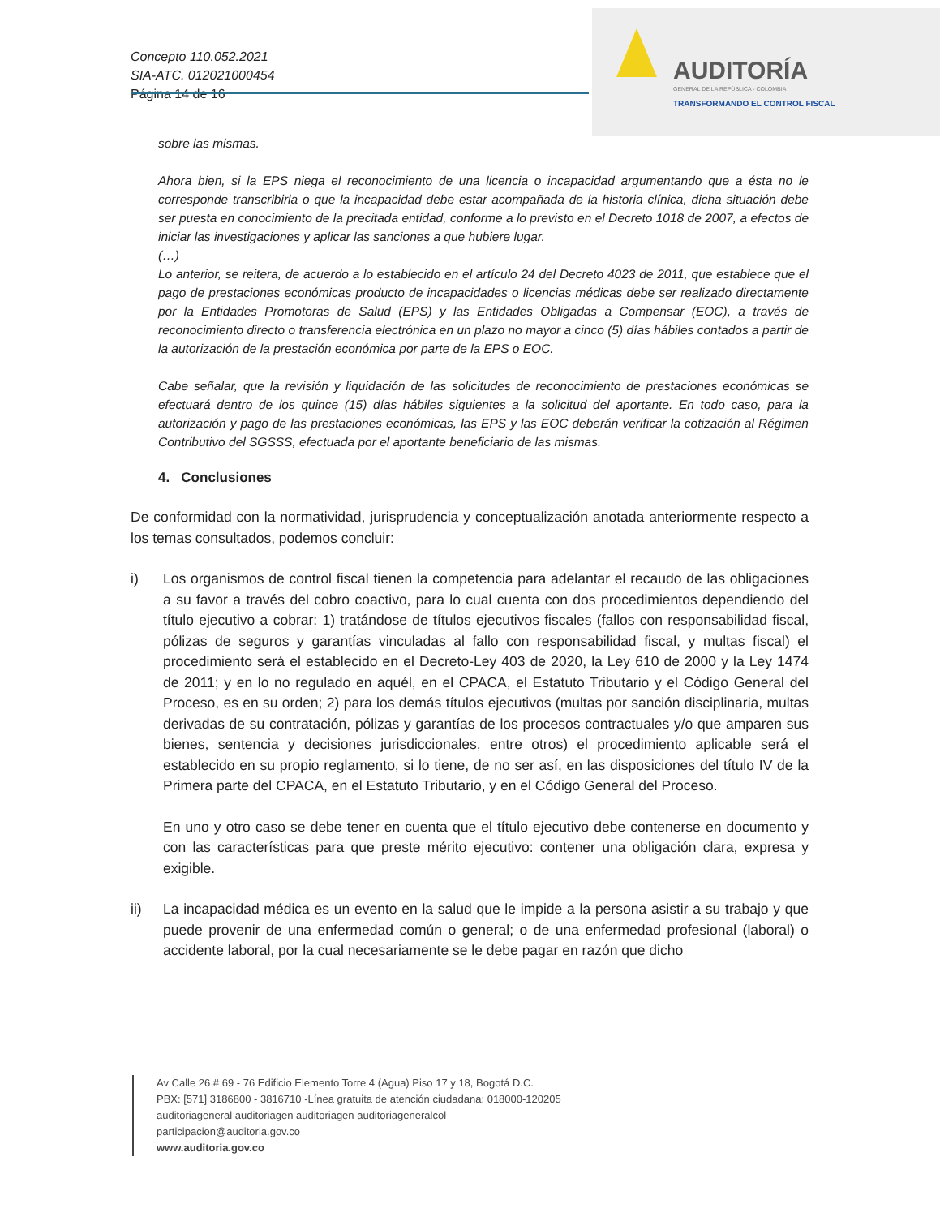Concepto 110.052.2021
SIA-ATC. 012021000454
Página 14 de 16
AUDITORÍA
GENERAL DE LA REPÚBLICA - COLOMBIA
TRANSFORMANDO EL CONTROL FISCAL
sobre las mismas.
Ahora bien, si la EPS niega el reconocimiento de una licencia o incapacidad argumentando que a ésta no le corresponde transcribirla o que la incapacidad debe estar acompañada de la historia clínica, dicha situación debe ser puesta en conocimiento de la precitada entidad, conforme a lo previsto en el Decreto 1018 de 2007, a efectos de iniciar las investigaciones y aplicar las sanciones a que hubiere lugar.
(…)
Lo anterior, se reitera, de acuerdo a lo establecido en el artículo 24 del Decreto 4023 de 2011, que establece que el pago de prestaciones económicas producto de incapacidades o licencias médicas debe ser realizado directamente por la Entidades Promotoras de Salud (EPS) y las Entidades Obligadas a Compensar (EOC), a través de reconocimiento directo o transferencia electrónica en un plazo no mayor a cinco (5) días hábiles contados a partir de la autorización de la prestación económica por parte de la EPS o EOC.
Cabe señalar, que la revisión y liquidación de las solicitudes de reconocimiento de prestaciones económicas se efectuará dentro de los quince (15) días hábiles siguientes a la solicitud del aportante. En todo caso, para la autorización y pago de las prestaciones económicas, las EPS y las EOC deberán verificar la cotización al Régimen Contributivo del SGSSS, efectuada por el aportante beneficiario de las mismas.
4. Conclusiones
De conformidad con la normatividad, jurisprudencia y conceptualización anotada anteriormente respecto a los temas consultados, podemos concluir:
i) Los organismos de control fiscal tienen la competencia para adelantar el recaudo de las obligaciones a su favor a través del cobro coactivo, para lo cual cuenta con dos procedimientos dependiendo del título ejecutivo a cobrar: 1) tratándose de títulos ejecutivos fiscales (fallos con responsabilidad fiscal, pólizas de seguros y garantías vinculadas al fallo con responsabilidad fiscal, y multas fiscal) el procedimiento será el establecido en el Decreto-Ley 403 de 2020, la Ley 610 de 2000 y la Ley 1474 de 2011; y en lo no regulado en aquél, en el CPACA, el Estatuto Tributario y el Código General del Proceso, es en su orden; 2) para los demás títulos ejecutivos (multas por sanción disciplinaria, multas derivadas de su contratación, pólizas y garantías de los procesos contractuales y/o que amparen sus bienes, sentencia y decisiones jurisdiccionales, entre otros) el procedimiento aplicable será el establecido en su propio reglamento, si lo tiene, de no ser así, en las disposiciones del título IV de la Primera parte del CPACA, en el Estatuto Tributario, y en el Código General del Proceso.
En uno y otro caso se debe tener en cuenta que el título ejecutivo debe contenerse en documento y con las características para que preste mérito ejecutivo: contener una obligación clara, expresa y exigible.
ii) La incapacidad médica es un evento en la salud que le impide a la persona asistir a su trabajo y que puede provenir de una enfermedad común o general; o de una enfermedad profesional (laboral) o accidente laboral, por la cual necesariamente se le debe pagar en razón que dicho
Av Calle 26 # 69 - 76 Edificio Elemento Torre 4 (Agua) Piso 17 y 18, Bogotá D.C.
PBX: [571] 3186800 - 3816710 -Línea gratuita de atención ciudadana: 018000-120205
auditoriageneral auditoriagen auditoriagen auditoriageneralcol
participacion@auditoria.gov.co
www.auditoria.gov.co